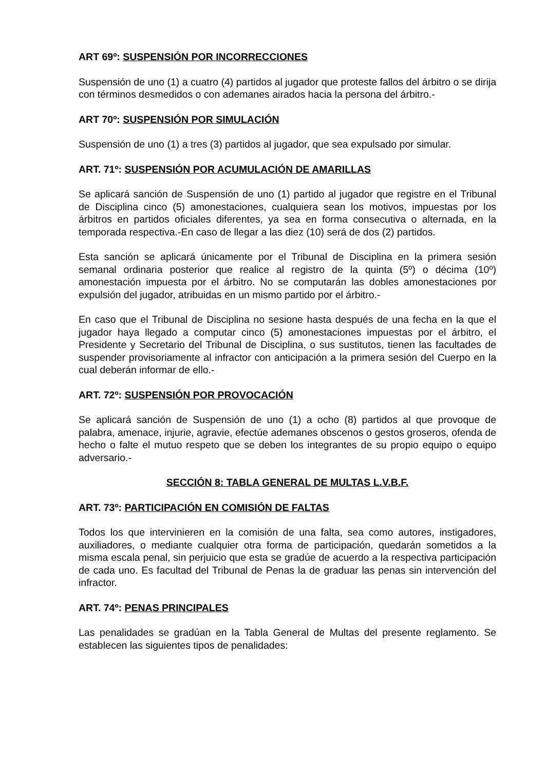ART 69º: SUSPENSIÓN POR INCORRECCIONES
Suspensión de uno (1) a cuatro (4) partidos al jugador que proteste fallos del árbitro o se dirija con términos desmedidos o con ademanes airados hacia la persona del árbitro.-
ART 70º: SUSPENSIÓN POR SIMULACIÓN
Suspensión de uno (1) a tres (3) partidos al jugador, que sea expulsado por simular.
ART. 71º: SUSPENSIÓN POR ACUMULACIÓN DE AMARILLAS
Se aplicará sanción de Suspensión de uno (1) partido al jugador que registre en el Tribunal de Disciplina cinco (5) amonestaciones, cualquiera sean los motivos, impuestas por los árbitros en partidos oficiales diferentes, ya sea en forma consecutiva o alternada, en la temporada respectiva.-En caso de llegar a las diez (10) será de dos (2) partidos.
Esta sanción se aplicará únicamente por el Tribunal de Disciplina en la primera sesión semanal ordinaria posterior que realice al registro de la quinta (5º) o décima (10º) amonestación impuesta por el árbitro. No se computarán las dobles amonestaciones por expulsión del jugador, atribuidas en un mismo partido por el árbitro.-
En caso que el Tribunal de Disciplina no sesione hasta después de una fecha en la que el jugador haya llegado a computar cinco (5) amonestaciones impuestas por el árbitro, el Presidente y Secretario del Tribunal de Disciplina, o sus sustitutos, tienen las facultades de suspender provisoriamente al infractor con anticipación a la primera sesión del Cuerpo en la cual deberán informar de ello.-
ART. 72º: SUSPENSIÓN POR PROVOCACIÓN
Se aplicará sanción de Suspensión de uno (1) a ocho (8) partidos al que provoque de palabra, amenace, injurie, agravie, efectúe ademanes obscenos o gestos groseros, ofenda de hecho o falte el mutuo respeto que se deben los integrantes de su propio equipo o equipo adversario.-
SECCIÓN 8: TABLA GENERAL DE MULTAS L.V.B.F.
ART. 73º: PARTICIPACIÓN EN COMISIÓN DE FALTAS
Todos los que intervinieren en la comisión de una falta, sea como autores, instigadores, auxiliadores, o mediante cualquier otra forma de participación, quedarán sometidos a la misma escala penal, sin perjuicio que esta se gradúe de acuerdo a la respectiva participación de cada uno. Es facultad del Tribunal de Penas la de graduar las penas sin intervención del infractor.
ART. 74º: PENAS PRINCIPALES
Las penalidades se gradúan en la Tabla General de Multas del presente reglamento. Se establecen las siguientes tipos de penalidades: